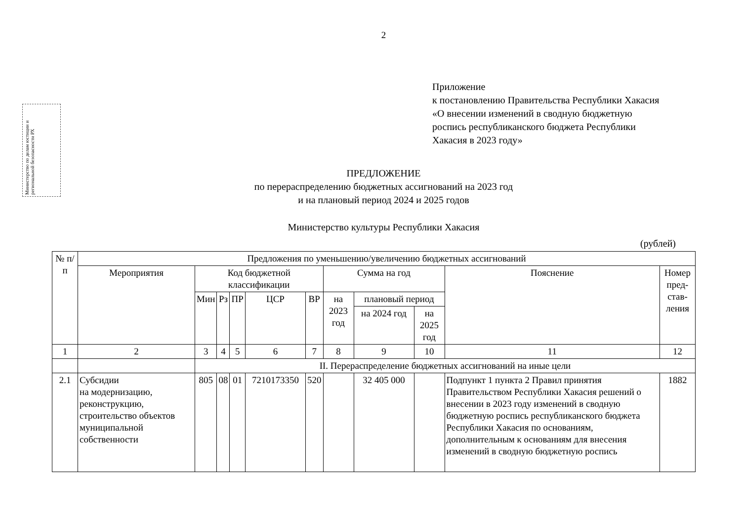Министерство по делам юстиции и региональной безопасности РХ
2
Приложение
к постановлению Правительства Республики Хакасия
«О внесении изменений в сводную бюджетную
роспись республиканского бюджета Республики
Хакасия в 2023 году»
ПРЕДЛОЖЕНИЕ
по перераспределению бюджетных ассигнований на 2023 год
и на плановый период 2024 и 2025 годов
Министерство культуры Республики Хакасия
(рублей)
| № п/п | Предложения по уменьшению/увеличению бюджетных ассигнований | | | | | | | | | | |
| --- | --- | --- | --- | --- | --- | --- | --- | --- | --- | --- | --- |
| | Мероприятия | Код бюджетной классификации | | | | | Сумма на год | | | Пояснение | Номер пред-став-ления |
| | | Мин | Рз | ПР | ЦСР | ВР | на 2023 год | плановый период | | | |
| | | | | | | | | на 2024 год | на 2025 год | | |
| 1 | 2 | 3 | 4 | 5 | 6 | 7 | 8 | 9 | 10 | 11 | 12 |
| | | II. Перераспределение бюджетных ассигнований на иные цели | | | | | | | | | |
| 2.1 | Субсидии на модернизацию, реконструкцию, строительство объектов муниципальной собственности | 805 | 08 | 01 | 7210173350 | 520 | | 32 405 000 | | Подпункт 1 пункта 2 Правил принятия Правительством Республики Хакасия решений о внесении в 2023 году изменений в сводную бюджетную роспись республиканского бюджета Республики Хакасия по основаниям, дополнительным к основаниям для внесения изменений в сводную бюджетную роспись | 1882 |